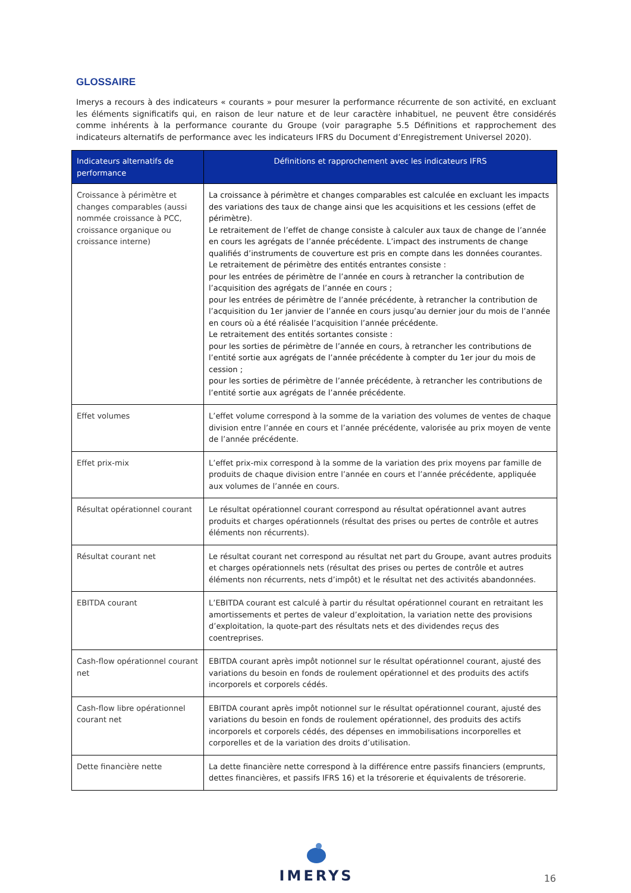GLOSSAIRE
Imerys a recours à des indicateurs « courants » pour mesurer la performance récurrente de son activité, en excluant les éléments significatifs qui, en raison de leur nature et de leur caractère inhabituel, ne peuvent être considérés comme inhérents à la performance courante du Groupe (voir paragraphe 5.5 Définitions et rapprochement des indicateurs alternatifs de performance avec les indicateurs IFRS du Document d’Enregistrement Universel 2020).
| Indicateurs alternatifs de performance | Définitions et rapprochement avec les indicateurs IFRS |
| --- | --- |
| Croissance à périmètre et changes comparables (aussi nommée croissance à PCC, croissance organique ou croissance interne) | La croissance à périmètre et changes comparables est calculée en excluant les impacts des variations des taux de change ainsi que les acquisitions et les cessions (effet de périmètre). Le retraitement de l’effet de change consiste à calculer aux taux de change de l’année en cours les agrégats de l’année précédente. L’impact des instruments de change qualifiés d’instruments de couverture est pris en compte dans les données courantes. Le retraitement de périmètre des entités entrantes consiste : pour les entrées de périmètre de l’année en cours à retrancher la contribution de l’acquisition des agrégats de l’année en cours ; pour les entrées de périmètre de l’année précédente, à retrancher la contribution de l’acquisition du 1er janvier de l’année en cours jusqu’au dernier jour du mois de l’année en cours où a été réalisée l’acquisition l’année précédente. Le retraitement des entités sortantes consiste : pour les sorties de périmètre de l’année en cours, à retrancher les contributions de l’entité sortie aux agrégats de l’année précédente à compter du 1er jour du mois de cession ; pour les sorties de périmètre de l’année précédente, à retrancher les contributions de l’entité sortie aux agrégats de l’année précédente. |
| Effet volumes | L’effet volume correspond à la somme de la variation des volumes de ventes de chaque division entre l’année en cours et l’année précédente, valorisée au prix moyen de vente de l’année précédente. |
| Effet prix-mix | L’effet prix-mix correspond à la somme de la variation des prix moyens par famille de produits de chaque division entre l’année en cours et l’année précédente, appliquée aux volumes de l’année en cours. |
| Résultat opérationnel courant | Le résultat opérationnel courant correspond au résultat opérationnel avant autres produits et charges opérationnels (résultat des prises ou pertes de contrôle et autres éléments non récurrents). |
| Résultat courant net | Le résultat courant net correspond au résultat net part du Groupe, avant autres produits et charges opérationnels nets (résultat des prises ou pertes de contrôle et autres éléments non récurrents, nets d’impôt) et le résultat net des activités abandonnées. |
| EBITDA courant | L’EBITDA courant est calculé à partir du résultat opérationnel courant en retraitant les amortissements et pertes de valeur d’exploitation, la variation nette des provisions d’exploitation, la quote-part des résultats nets et des dividendes reçus des coentreprises. |
| Cash-flow opérationnel courant net | EBITDA courant après impôt notionnel sur le résultat opérationnel courant, ajusté des variations du besoin en fonds de roulement opérationnel et des produits des actifs incorporels et corporels cédés. |
| Cash-flow libre opérationnel courant net | EBITDA courant après impôt notionnel sur le résultat opérationnel courant, ajusté des variations du besoin en fonds de roulement opérationnel, des produits des actifs incorporels et corporels cédés, des dépenses en immobilisations incorporelles et corporelles et de la variation des droits d’utilisation. |
| Dette financière nette | La dette financière nette correspond à la différence entre passifs financiers (emprunts, dettes financières, et passifs IFRS 16) et la trésorerie et équivalents de trésorerie. |
IMERYS
16